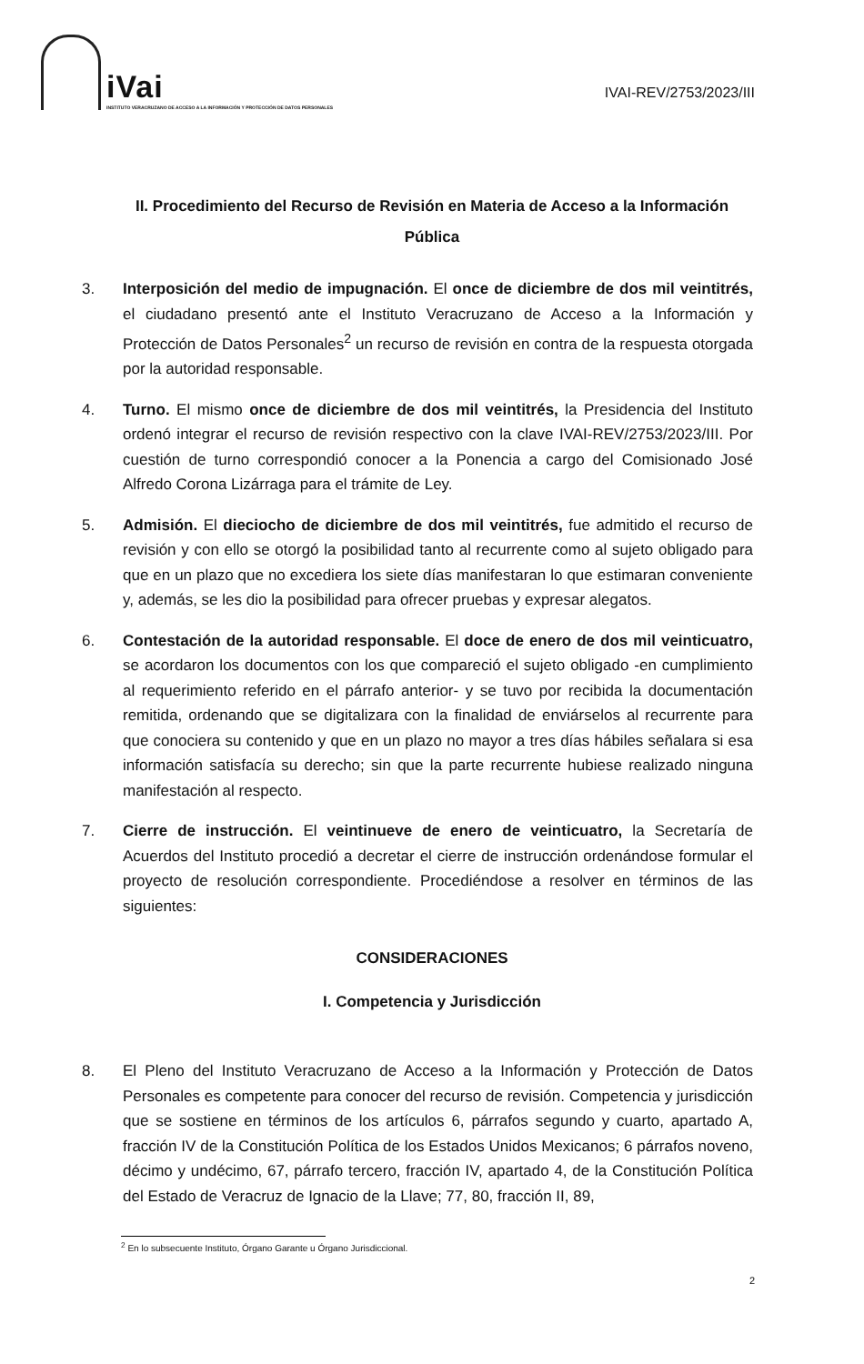iVai
INSTITUTO VERACRUZANO DE ACCESO A LA INFORMACIÓN Y PROTECCIÓN DE DATOS PERSONALES
IVAI-REV/2753/2023/III
II. Procedimiento del Recurso de Revisión en Materia de Acceso a la Información Pública
3. Interposición del medio de impugnación. El once de diciembre de dos mil veintitrés, el ciudadano presentó ante el Instituto Veracruzano de Acceso a la Información y Protección de Datos Personales<sup>2</sup> un recurso de revisión en contra de la respuesta otorgada por la autoridad responsable.
4. Turno. El mismo once de diciembre de dos mil veintitrés, la Presidencia del Instituto ordenó integrar el recurso de revisión respectivo con la clave IVAI-REV/2753/2023/III. Por cuestión de turno correspondió conocer a la Ponencia a cargo del Comisionado José Alfredo Corona Lizárraga para el trámite de Ley.
5. Admisión. El dieciocho de diciembre de dos mil veintitrés, fue admitido el recurso de revisión y con ello se otorgó la posibilidad tanto al recurrente como al sujeto obligado para que en un plazo que no excediera los siete días manifestaran lo que estimaran conveniente y, además, se les dio la posibilidad para ofrecer pruebas y expresar alegatos.
6. Contestación de la autoridad responsable. El doce de enero de dos mil veinticuatro, se acordaron los documentos con los que compareció el sujeto obligado -en cumplimiento al requerimiento referido en el párrafo anterior- y se tuvo por recibida la documentación remitida, ordenando que se digitalizara con la finalidad de enviárselos al recurrente para que conociera su contenido y que en un plazo no mayor a tres días hábiles señalara si esa información satisfacía su derecho; sin que la parte recurrente hubiese realizado ninguna manifestación al respecto.
7. Cierre de instrucción. El veintinueve de enero de veinticuatro, la Secretaría de Acuerdos del Instituto procedió a decretar el cierre de instrucción ordenándose formular el proyecto de resolución correspondiente. Procediéndose a resolver en términos de las siguientes:
CONSIDERACIONES
I. Competencia y Jurisdicción
8. El Pleno del Instituto Veracruzano de Acceso a la Información y Protección de Datos Personales es competente para conocer del recurso de revisión. Competencia y jurisdicción que se sostiene en términos de los artículos 6, párrafos segundo y cuarto, apartado A, fracción IV de la Constitución Política de los Estados Unidos Mexicanos; 6 párrafos noveno, décimo y undécimo, 67, párrafo tercero, fracción IV, apartado 4, de la Constitución Política del Estado de Veracruz de Ignacio de la Llave; 77, 80, fracción II, 89,
<sup>2</sup> En lo subsecuente Instituto, Órgano Garante u Órgano Jurisdiccional.
2